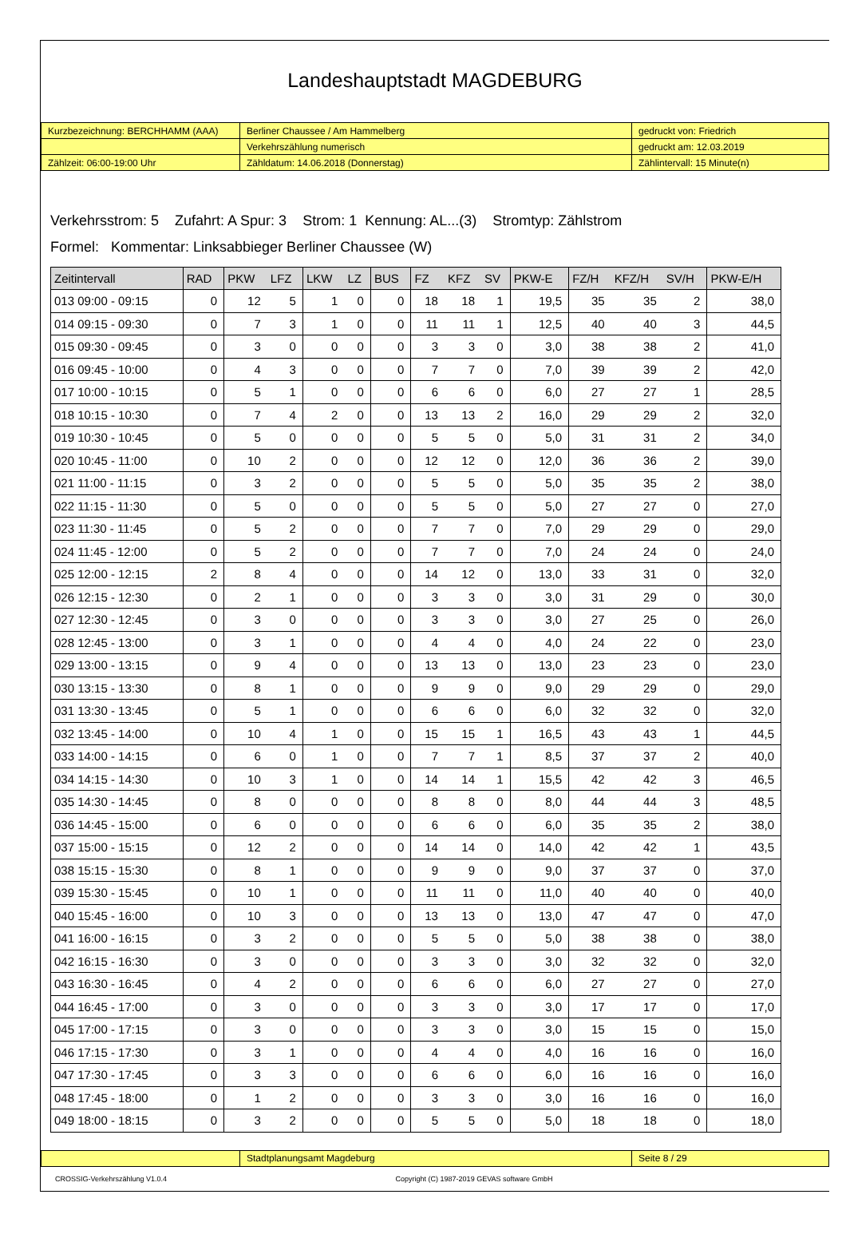Landeshauptstadt MAGDEBURG
| Kurzbezeichnung: BERCHHAMM (AAA) | Berliner Chaussee / Am Hammelberg | gedruckt von: Friedrich |
| | Verkehrszählung numerisch | gedruckt am: 12.03.2019 |
| Zählzeit: 06:00-19:00 Uhr | Zähldatum: 14.06.2018 (Donnerstag) | Zählintervall: 15 Minute(n) |
Verkehrsstrom: 5 Zufahrt: A Spur: 3 Strom: 1 Kennung: AL...(3) Stromtyp: Zählstrom
Formel: Kommentar: Linksabbieger Berliner Chaussee (W)
| Zeitintervall | RAD | PKW | LFZ | LKW | LZ | BUS | FZ | KFZ | SV | PKW-E | FZ/H | KFZ/H | SV/H | PKW-E/H |
| --- | --- | --- | --- | --- | --- | --- | --- | --- | --- | --- | --- | --- | --- | --- |
| 013 09:00 - 09:15 | 0 | 12 | 5 | 1 | 0 | 0 | 18 | 18 | 1 | 19,5 | 35 | 35 | 2 | 38,0 |
| 014 09:15 - 09:30 | 0 | 7 | 3 | 1 | 0 | 0 | 11 | 11 | 1 | 12,5 | 40 | 40 | 3 | 44,5 |
| 015 09:30 - 09:45 | 0 | 3 | 0 | 0 | 0 | 0 | 3 | 3 | 0 | 3,0 | 38 | 38 | 2 | 41,0 |
| 016 09:45 - 10:00 | 0 | 4 | 3 | 0 | 0 | 0 | 7 | 7 | 0 | 7,0 | 39 | 39 | 2 | 42,0 |
| 017 10:00 - 10:15 | 0 | 5 | 1 | 0 | 0 | 0 | 6 | 6 | 0 | 6,0 | 27 | 27 | 1 | 28,5 |
| 018 10:15 - 10:30 | 0 | 7 | 4 | 2 | 0 | 0 | 13 | 13 | 2 | 16,0 | 29 | 29 | 2 | 32,0 |
| 019 10:30 - 10:45 | 0 | 5 | 0 | 0 | 0 | 0 | 5 | 5 | 0 | 5,0 | 31 | 31 | 2 | 34,0 |
| 020 10:45 - 11:00 | 0 | 10 | 2 | 0 | 0 | 0 | 12 | 12 | 0 | 12,0 | 36 | 36 | 2 | 39,0 |
| 021 11:00 - 11:15 | 0 | 3 | 2 | 0 | 0 | 0 | 5 | 5 | 0 | 5,0 | 35 | 35 | 2 | 38,0 |
| 022 11:15 - 11:30 | 0 | 5 | 0 | 0 | 0 | 0 | 5 | 5 | 0 | 5,0 | 27 | 27 | 0 | 27,0 |
| 023 11:30 - 11:45 | 0 | 5 | 2 | 0 | 0 | 0 | 7 | 7 | 0 | 7,0 | 29 | 29 | 0 | 29,0 |
| 024 11:45 - 12:00 | 0 | 5 | 2 | 0 | 0 | 0 | 7 | 7 | 0 | 7,0 | 24 | 24 | 0 | 24,0 |
| 025 12:00 - 12:15 | 2 | 8 | 4 | 0 | 0 | 0 | 14 | 12 | 0 | 13,0 | 33 | 31 | 0 | 32,0 |
| 026 12:15 - 12:30 | 0 | 2 | 1 | 0 | 0 | 0 | 3 | 3 | 0 | 3,0 | 31 | 29 | 0 | 30,0 |
| 027 12:30 - 12:45 | 0 | 3 | 0 | 0 | 0 | 0 | 3 | 3 | 0 | 3,0 | 27 | 25 | 0 | 26,0 |
| 028 12:45 - 13:00 | 0 | 3 | 1 | 0 | 0 | 0 | 4 | 4 | 0 | 4,0 | 24 | 22 | 0 | 23,0 |
| 029 13:00 - 13:15 | 0 | 9 | 4 | 0 | 0 | 0 | 13 | 13 | 0 | 13,0 | 23 | 23 | 0 | 23,0 |
| 030 13:15 - 13:30 | 0 | 8 | 1 | 0 | 0 | 0 | 9 | 9 | 0 | 9,0 | 29 | 29 | 0 | 29,0 |
| 031 13:30 - 13:45 | 0 | 5 | 1 | 0 | 0 | 0 | 6 | 6 | 0 | 6,0 | 32 | 32 | 0 | 32,0 |
| 032 13:45 - 14:00 | 0 | 10 | 4 | 1 | 0 | 0 | 15 | 15 | 1 | 16,5 | 43 | 43 | 1 | 44,5 |
| 033 14:00 - 14:15 | 0 | 6 | 0 | 1 | 0 | 0 | 7 | 7 | 1 | 8,5 | 37 | 37 | 2 | 40,0 |
| 034 14:15 - 14:30 | 0 | 10 | 3 | 1 | 0 | 0 | 14 | 14 | 1 | 15,5 | 42 | 42 | 3 | 46,5 |
| 035 14:30 - 14:45 | 0 | 8 | 0 | 0 | 0 | 0 | 8 | 8 | 0 | 8,0 | 44 | 44 | 3 | 48,5 |
| 036 14:45 - 15:00 | 0 | 6 | 0 | 0 | 0 | 0 | 6 | 6 | 0 | 6,0 | 35 | 35 | 2 | 38,0 |
| 037 15:00 - 15:15 | 0 | 12 | 2 | 0 | 0 | 0 | 14 | 14 | 0 | 14,0 | 42 | 42 | 1 | 43,5 |
| 038 15:15 - 15:30 | 0 | 8 | 1 | 0 | 0 | 0 | 9 | 9 | 0 | 9,0 | 37 | 37 | 0 | 37,0 |
| 039 15:30 - 15:45 | 0 | 10 | 1 | 0 | 0 | 0 | 11 | 11 | 0 | 11,0 | 40 | 40 | 0 | 40,0 |
| 040 15:45 - 16:00 | 0 | 10 | 3 | 0 | 0 | 0 | 13 | 13 | 0 | 13,0 | 47 | 47 | 0 | 47,0 |
| 041 16:00 - 16:15 | 0 | 3 | 2 | 0 | 0 | 0 | 5 | 5 | 0 | 5,0 | 38 | 38 | 0 | 38,0 |
| 042 16:15 - 16:30 | 0 | 3 | 0 | 0 | 0 | 0 | 3 | 3 | 0 | 3,0 | 32 | 32 | 0 | 32,0 |
| 043 16:30 - 16:45 | 0 | 4 | 2 | 0 | 0 | 0 | 6 | 6 | 0 | 6,0 | 27 | 27 | 0 | 27,0 |
| 044 16:45 - 17:00 | 0 | 3 | 0 | 0 | 0 | 0 | 3 | 3 | 0 | 3,0 | 17 | 17 | 0 | 17,0 |
| 045 17:00 - 17:15 | 0 | 3 | 0 | 0 | 0 | 0 | 3 | 3 | 0 | 3,0 | 15 | 15 | 0 | 15,0 |
| 046 17:15 - 17:30 | 0 | 3 | 1 | 0 | 0 | 0 | 4 | 4 | 0 | 4,0 | 16 | 16 | 0 | 16,0 |
| 047 17:30 - 17:45 | 0 | 3 | 3 | 0 | 0 | 0 | 6 | 6 | 0 | 6,0 | 16 | 16 | 0 | 16,0 |
| 048 17:45 - 18:00 | 0 | 1 | 2 | 0 | 0 | 0 | 3 | 3 | 0 | 3,0 | 16 | 16 | 0 | 16,0 |
| 049 18:00 - 18:15 | 0 | 3 | 2 | 0 | 0 | 0 | 5 | 5 | 0 | 5,0 | 18 | 18 | 0 | 18,0 |
| | Stadtplanungsamt Magdeburg | Seite 8 / 29 |
CROSSIG-Verkehrszählung V1.0.4 Copyright (C) 1987-2019 GEVAS software GmbH